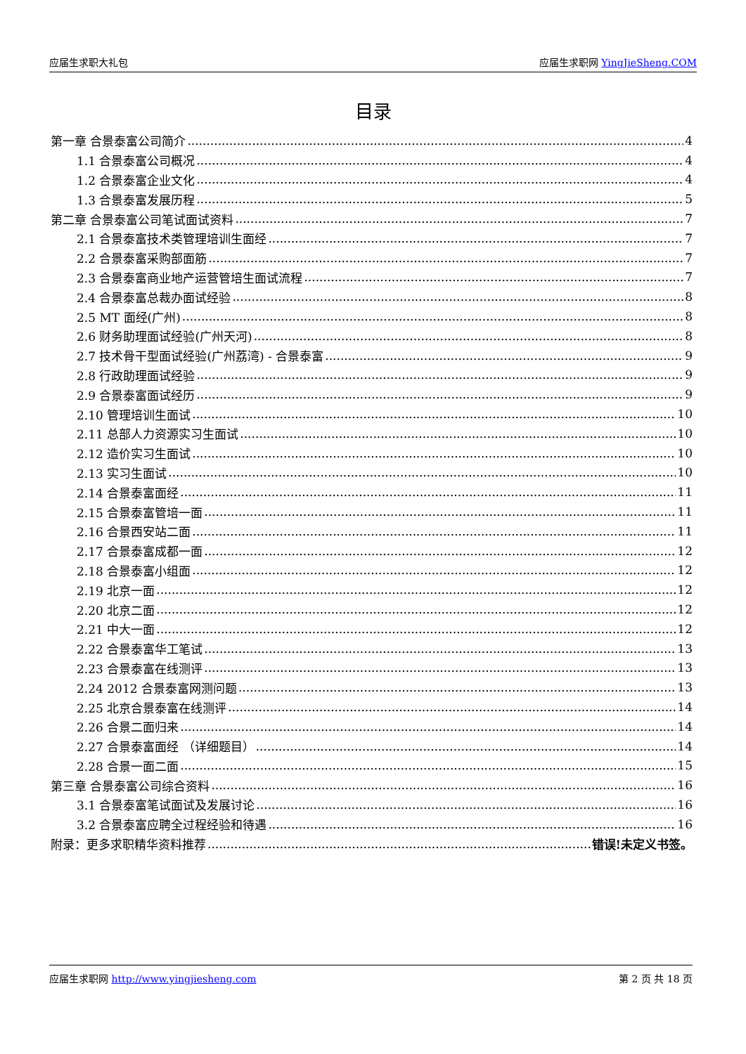应届生求职大礼包 应届生求职网 YingJieSheng.COM
目录
第一章 合景泰富公司简介 4
1.1 合景泰富公司概况 4
1.2 合景泰富企业文化 4
1.3 合景泰富发展历程 5
第二章 合景泰富公司笔试面试资料 7
2.1 合景泰富技术类管理培训生面经 7
2.2 合景泰富采购部面筋 7
2.3 合景泰富商业地产运营管培生面试流程 7
2.4 合景泰富总裁办面试经验 8
2.5 MT 面经(广州) 8
2.6 财务助理面试经验(广州天河) 8
2.7 技术骨干型面试经验(广州荔湾) - 合景泰富 9
2.8 行政助理面试经验 9
2.9 合景泰富面试经历 9
2.10 管理培训生面试 10
2.11 总部人力资源实习生面试 10
2.12 造价实习生面试 10
2.13 实习生面试 10
2.14 合景泰富面经 11
2.15 合景泰富管培一面 11
2.16 合景西安站二面 11
2.17 合景泰富成都一面 12
2.18 合景泰富小组面 12
2.19 北京一面 12
2.20 北京二面 12
2.21 中大一面 12
2.22 合景泰富华工笔试 13
2.23 合景泰富在线测评 13
2.24 2012 合景泰富网测问题 13
2.25 北京合景泰富在线测评 14
2.26 合景二面归来 14
2.27 合景泰富面经 （详细题目） 14
2.28 合景一面二面 15
第三章 合景泰富公司综合资料 16
3.1 合景泰富笔试面试及发展讨论 16
3.2 合景泰富应聘全过程经验和待遇 16
附录：更多求职精华资料推荐 错误!未定义书签。
应届生求职网 http://www.yingjiesheng.com 第 2 页 共 18 页